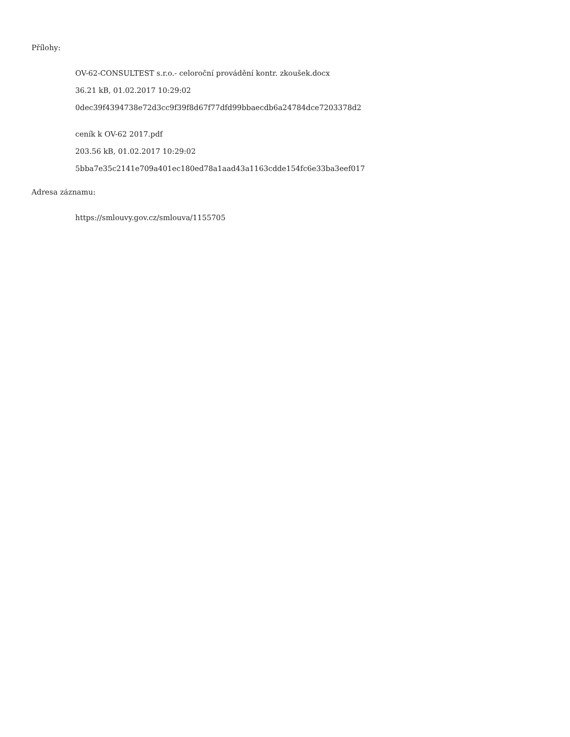Přílohy:
OV-62-CONSULTEST s.r.o.- celoroční provádění kontr. zkoušek.docx
36.21 kB, 01.02.2017 10:29:02
0dec39f4394738e72d3cc9f39f8d67f77dfd99bbaecdb6a24784dce7203378d2
ceník k OV-62 2017.pdf
203.56 kB, 01.02.2017 10:29:02
5bba7e35c2141e709a401ec180ed78a1aad43a1163cdde154fc6e33ba3eef017
Adresa záznamu:
https://smlouvy.gov.cz/smlouva/1155705